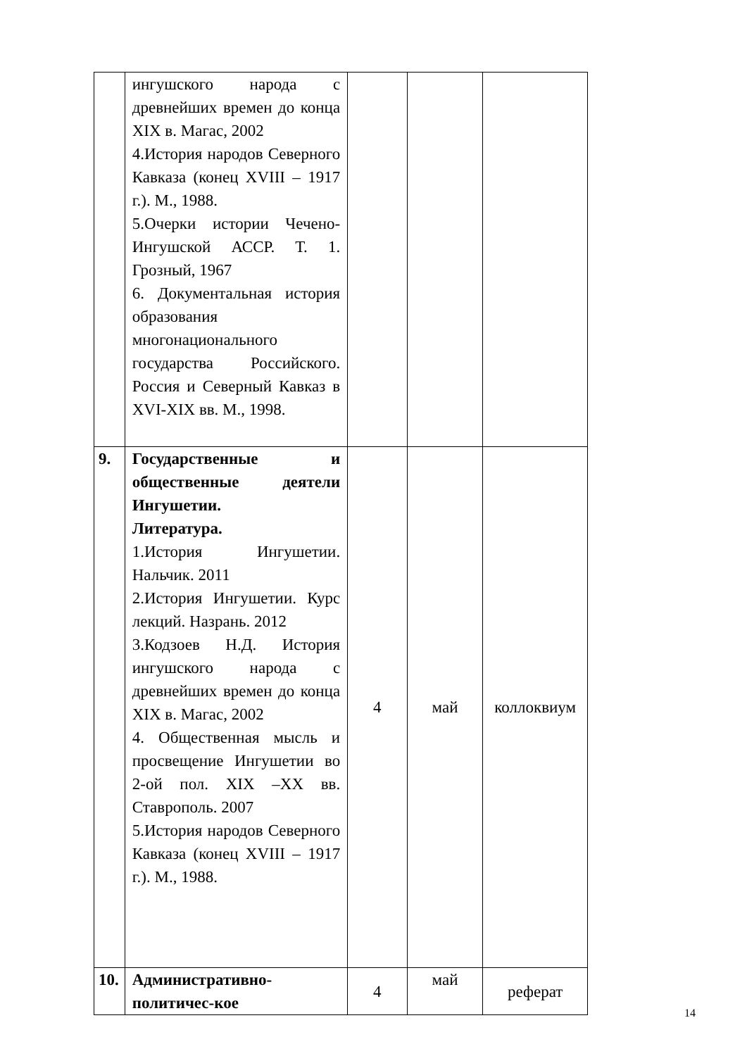| | ингушского народа с древнейших времен до конца XIX в. Магас, 2002 4.История народов Северного Кавказа (конец XVIII – 1917 г.). М., 1988. 5.Очерки истории Чечено-Ингушской АССР. Т. 1. Грозный, 1967 6. Документальная история образования многонационального государства Российского. Россия и Северный Кавказ в XVI-XIX вв. М., 1998. | | | |
| 9. | Государственные и общественные деятели Ингушетии. Литература. 1.История Ингушетии. Нальчик. 2011 2.История Ингушетии. Курс лекций. Назрань. 2012 3.Кодзоев Н.Д. История ингушского народа с древнейших времен до конца XIX в. Магас, 2002 4. Общественная мысль и просвещение Ингушетии во 2-ой пол. XIX –XX вв. Ставрополь. 2007 5.История народов Северного Кавказа (конец XVIII – 1917 г.). М., 1988. | 4 | май | коллоквиум |
| 10. | Административно-политичес-кое | 4 | май | реферат |
14